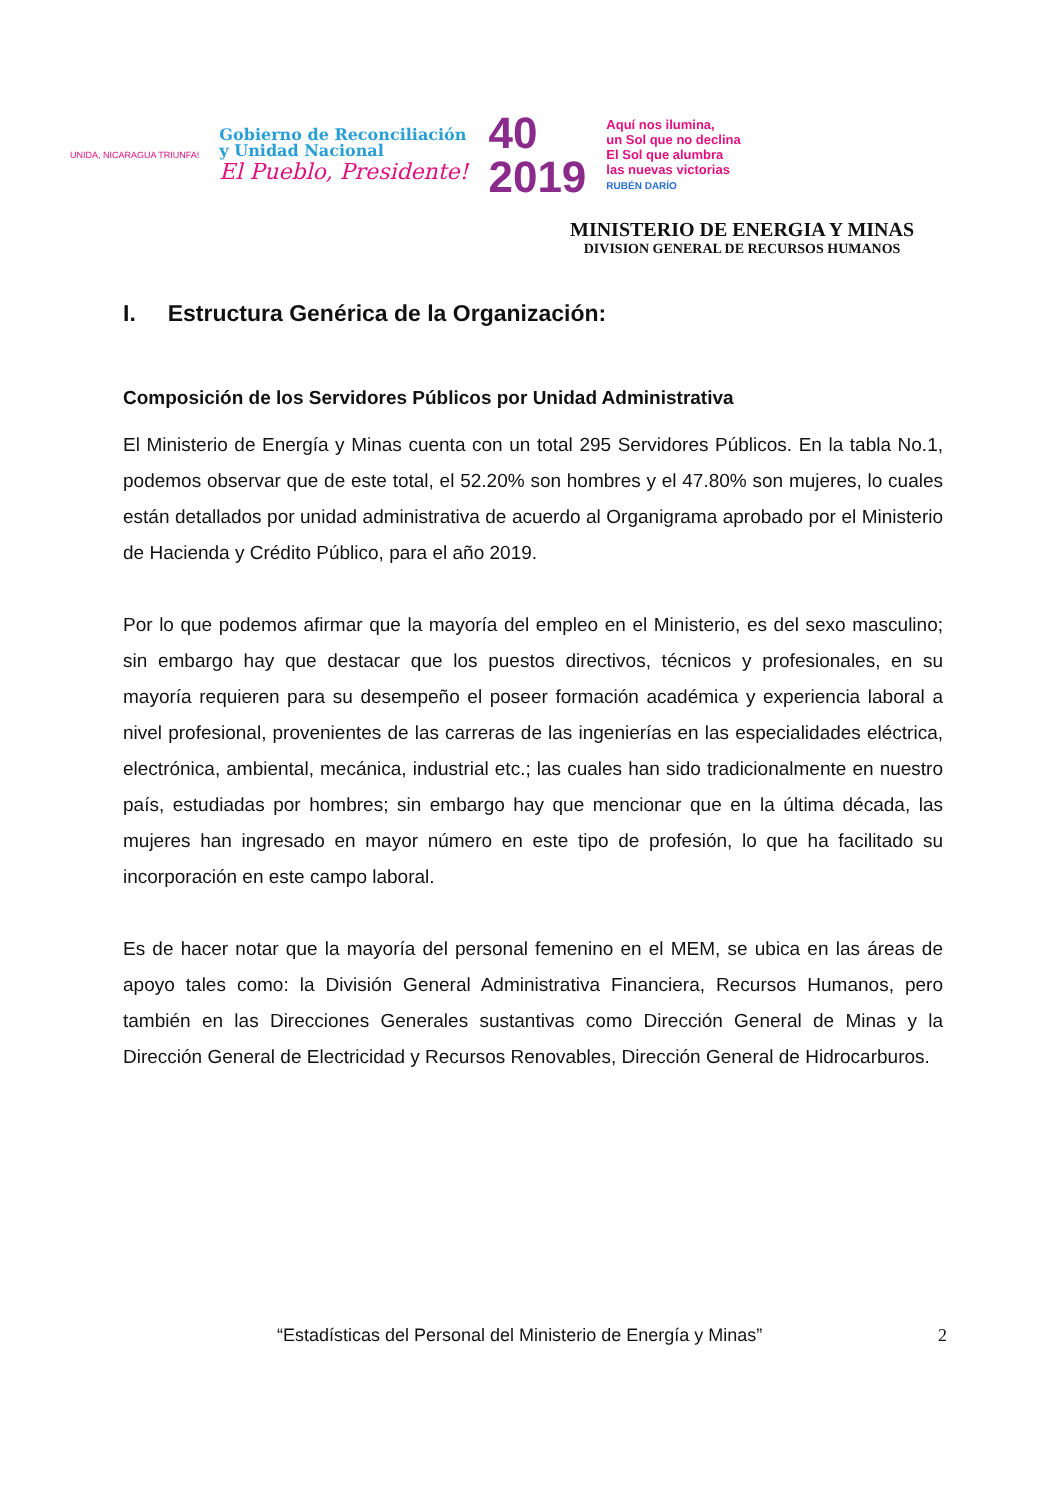UNIDA, NICARAGUA TRIUNFA!
Gobierno de Reconciliación
y Unidad Nacional
El Pueblo, Presidente!
40
2019
Aquí nos ilumina,
un Sol que no declina
El Sol que alumbra
las nuevas victorias
RUBÉN DARÍO
MINISTERIO DE ENERGIA Y MINAS
DIVISION GENERAL DE RECURSOS HUMANOS
I. Estructura Genérica de la Organización:
Composición de los Servidores Públicos por Unidad Administrativa
El Ministerio de Energía y Minas cuenta con un total 295 Servidores Públicos. En la tabla No.1, podemos observar que de este total, el 52.20% son hombres y el 47.80% son mujeres, lo cuales están detallados por unidad administrativa de acuerdo al Organigrama aprobado por el Ministerio de Hacienda y Crédito Público, para el año 2019.
Por lo que podemos afirmar que la mayoría del empleo en el Ministerio, es del sexo masculino; sin embargo hay que destacar que los puestos directivos, técnicos y profesionales, en su mayoría requieren para su desempeño el poseer formación académica y experiencia laboral a nivel profesional, provenientes de las carreras de las ingenierías en las especialidades eléctrica, electrónica, ambiental, mecánica, industrial etc.; las cuales han sido tradicionalmente en nuestro país, estudiadas por hombres; sin embargo hay que mencionar que en la última década, las mujeres han ingresado en mayor número en este tipo de profesión, lo que ha facilitado su incorporación en este campo laboral.
Es de hacer notar que la mayoría del personal femenino en el MEM, se ubica en las áreas de apoyo tales como: la División General Administrativa Financiera, Recursos Humanos, pero también en las Direcciones Generales sustantivas como Dirección General de Minas y la Dirección General de Electricidad y Recursos Renovables, Dirección General de Hidrocarburos.
“Estadísticas del Personal del Ministerio de Energía y Minas” 2